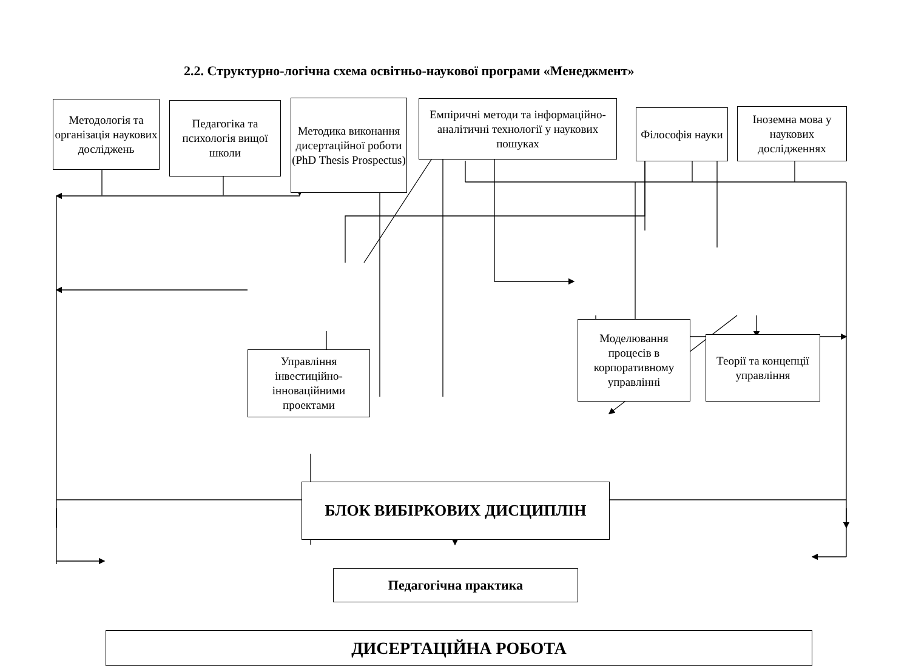2.2. Структурно-логічна схема освітньо-наукової програми «Менеджмент»
Методологія та організація наукових досліджень
Педагогіка та психологія вищої школи
Методика виконання дисертаційної роботи (PhD Thesis Prospectus)
Емпіричні методи та інформаційно-аналітичні технології у наукових пошуках
Філософія науки
Іноземна мова у наукових дослідженнях
Управління інвестиційно-інноваційними проектами
Моделювання процесів в корпоративному управлінні
Теорії та концепції управління
БЛОК ВИБІРКОВИХ ДИСЦИПЛІН
Педагогічна практика
ДИСЕРТАЦІЙНА РОБОТА